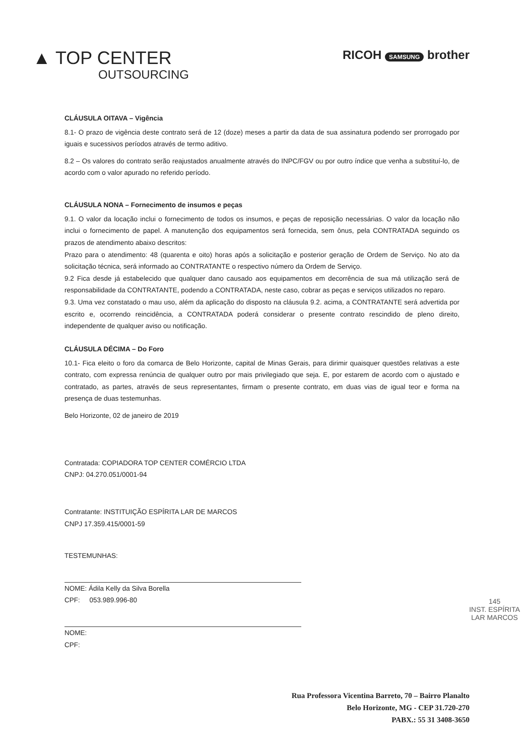▲ TOP CENTER
OUTSOURCING
RICOH SAMSUNG brother
CLÁUSULA OITAVA – Vigência
8.1- O prazo de vigência deste contrato será de 12 (doze) meses a partir da data de sua assinatura podendo ser prorrogado por iguais e sucessivos períodos através de termo aditivo.
8.2 – Os valores do contrato serão reajustados anualmente através do INPC/FGV ou por outro índice que venha a substituí-lo, de acordo com o valor apurado no referido período.
CLÁUSULA NONA – Fornecimento de insumos e peças
9.1. O valor da locação inclui o fornecimento de todos os insumos, e peças de reposição necessárias. O valor da locação não inclui o fornecimento de papel. A manutenção dos equipamentos será fornecida, sem ônus, pela CONTRATADA seguindo os prazos de atendimento abaixo descritos:
Prazo para o atendimento: 48 (quarenta e oito) horas após a solicitação e posterior geração de Ordem de Serviço. No ato da solicitação técnica, será informado ao CONTRATANTE o respectivo número da Ordem de Serviço.
9.2 Fica desde já estabelecido que qualquer dano causado aos equipamentos em decorrência de sua má utilização será de responsabilidade da CONTRATANTE, podendo a CONTRATADA, neste caso, cobrar as peças e serviços utilizados no reparo.
9.3. Uma vez constatado o mau uso, além da aplicação do disposto na cláusula 9.2. acima, a CONTRATANTE será advertida por escrito e, ocorrendo reincidência, a CONTRATADA poderá considerar o presente contrato rescindido de pleno direito, independente de qualquer aviso ou notificação.
CLÁUSULA DÉCIMA – Do Foro
10.1- Fica eleito o foro da comarca de Belo Horizonte, capital de Minas Gerais, para dirimir quaisquer questões relativas a este contrato, com expressa renúncia de qualquer outro por mais privilegiado que seja. E, por estarem de acordo com o ajustado e contratado, as partes, através de seus representantes, firmam o presente contrato, em duas vias de igual teor e forma na presença de duas testemunhas.
Belo Horizonte, 02 de janeiro de 2019
Contratada: COPIADORA TOP CENTER COMÉRCIO LTDA
CNPJ: 04.270.051/0001-94
Contratante: INSTITUIÇÃO ESPÍRITA LAR DE MARCOS
CNPJ 17.359.415/0001-59
TESTEMUNHAS:
NOME: Ádila Kelly da Silva Borella
CPF: 053.989.996-80
NOME:
CPF:
145
INST. ESPÍRITA
LAR MARCOS
Rua Professora Vicentina Barreto, 70 – Bairro Planalto
Belo Horizonte, MG - CEP 31.720-270
PABX.: 55 31 3408-3650